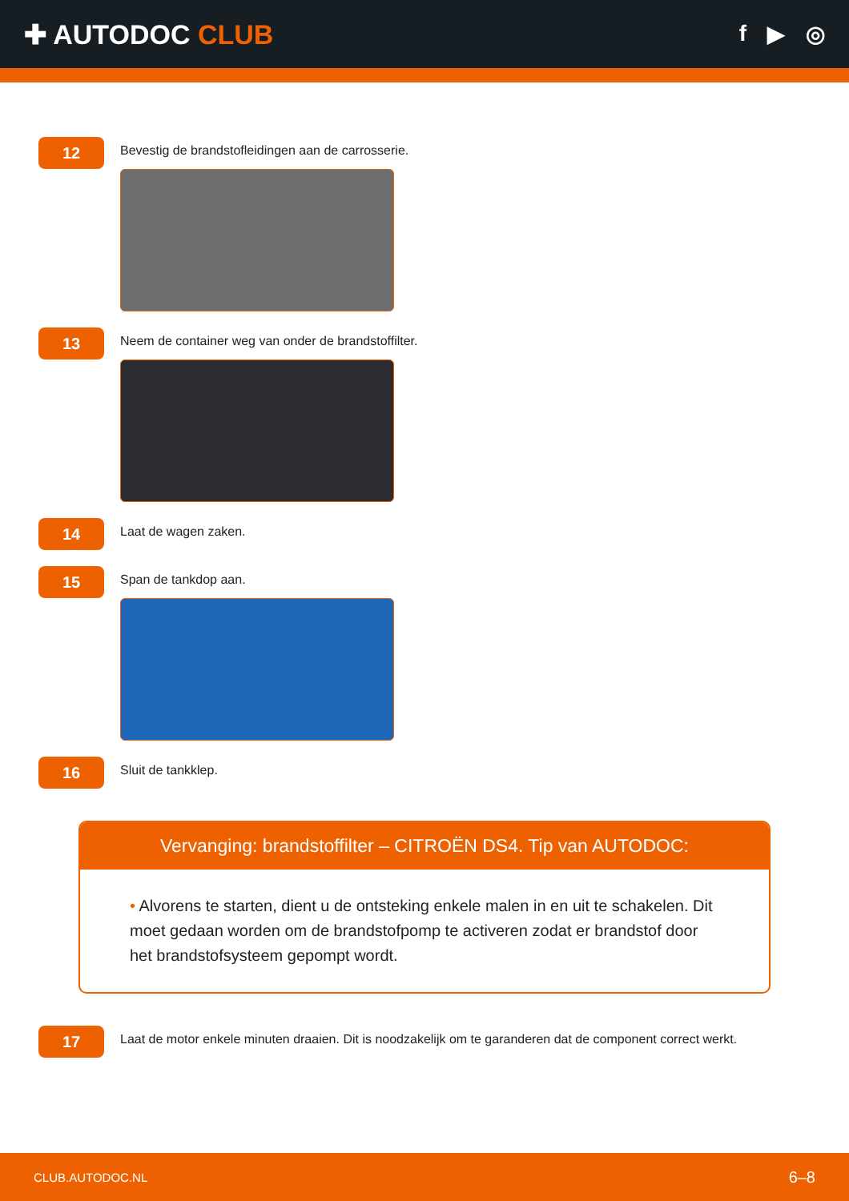✚ AUTODOC CLUB
f ▶ ◎
12
Bevestig de brandstofleidingen aan de carrosserie.
13
Neem de container weg van onder de brandstoffilter.
14
Laat de wagen zaken.
15
Span de tankdop aan.
16
Sluit de tankklep.
Vervanging: brandstoffilter – CITROËN DS4. Tip van AUTODOC:
• Alvorens te starten, dient u de ontsteking enkele malen in en uit te schakelen. Dit moet gedaan worden om de brandstofpomp te activeren zodat er brandstof door het brandstofsysteem gepompt wordt.
17
Laat de motor enkele minuten draaien. Dit is noodzakelijk om te garanderen dat de component correct werkt.
CLUB.AUTODOC.NL 6–8